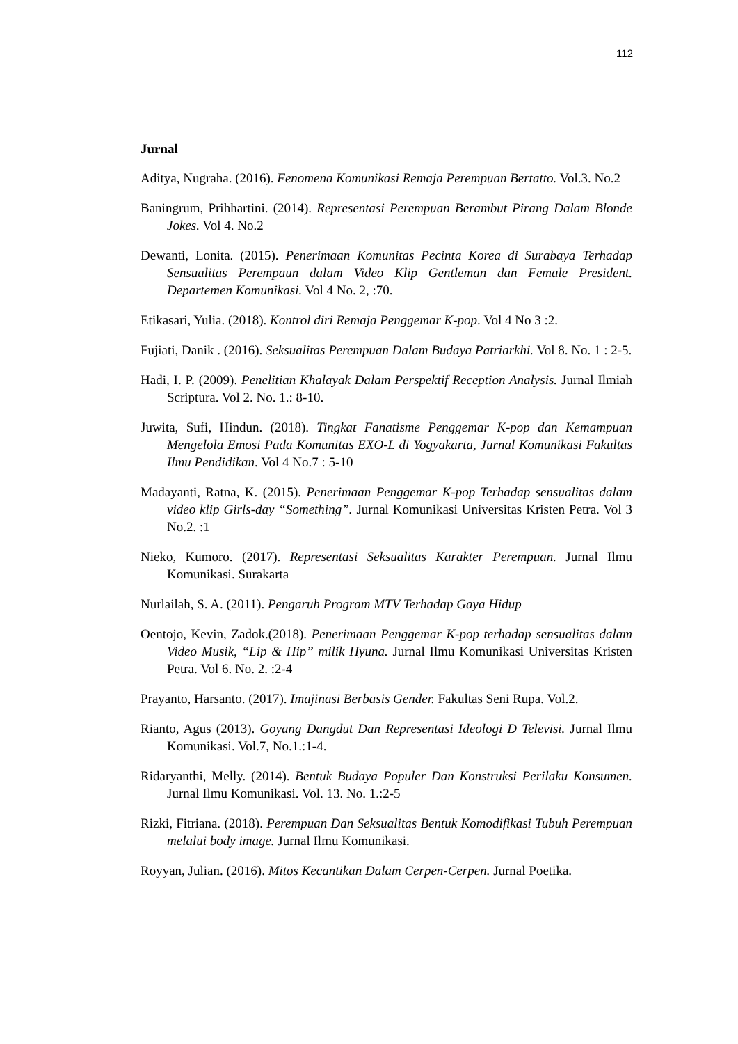112
Jurnal
Aditya, Nugraha. (2016). Fenomena Komunikasi Remaja Perempuan Bertatto. Vol.3. No.2
Baningrum, Prihhartini. (2014). Representasi Perempuan Berambut Pirang Dalam Blonde Jokes. Vol 4. No.2
Dewanti, Lonita. (2015). Penerimaan Komunitas Pecinta Korea di Surabaya Terhadap Sensualitas Perempaun dalam Video Klip Gentleman dan Female President. Departemen Komunikasi. Vol 4 No. 2, :70.
Etikasari, Yulia. (2018). Kontrol diri Remaja Penggemar K-pop. Vol 4 No 3 :2.
Fujiati, Danik . (2016). Seksualitas Perempuan Dalam Budaya Patriarkhi. Vol 8. No. 1 : 2-5.
Hadi, I. P. (2009). Penelitian Khalayak Dalam Perspektif Reception Analysis. Jurnal Ilmiah Scriptura. Vol 2. No. 1.: 8-10.
Juwita, Sufi, Hindun. (2018). Tingkat Fanatisme Penggemar K-pop dan Kemampuan Mengelola Emosi Pada Komunitas EXO-L di Yogyakarta, Jurnal Komunikasi Fakultas Ilmu Pendidikan. Vol 4 No.7 : 5-10
Madayanti, Ratna, K. (2015). Penerimaan Penggemar K-pop Terhadap sensualitas dalam video klip Girls-day “Something”. Jurnal Komunikasi Universitas Kristen Petra. Vol 3 No.2. :1
Nieko, Kumoro. (2017). Representasi Seksualitas Karakter Perempuan. Jurnal Ilmu Komunikasi. Surakarta
Nurlailah, S. A. (2011). Pengaruh Program MTV Terhadap Gaya Hidup
Oentojo, Kevin, Zadok.(2018). Penerimaan Penggemar K-pop terhadap sensualitas dalam Video Musik, “Lip & Hip” milik Hyuna. Jurnal Ilmu Komunikasi Universitas Kristen Petra. Vol 6. No. 2. :2-4
Prayanto, Harsanto. (2017). Imajinasi Berbasis Gender. Fakultas Seni Rupa. Vol.2.
Rianto, Agus (2013). Goyang Dangdut Dan Representasi Ideologi D Televisi. Jurnal Ilmu Komunikasi. Vol.7, No.1.:1-4.
Ridaryanthi, Melly. (2014). Bentuk Budaya Populer Dan Konstruksi Perilaku Konsumen. Jurnal Ilmu Komunikasi. Vol. 13. No. 1.:2-5
Rizki, Fitriana. (2018). Perempuan Dan Seksualitas Bentuk Komodifikasi Tubuh Perempuan melalui body image. Jurnal Ilmu Komunikasi.
Royyan, Julian. (2016). Mitos Kecantikan Dalam Cerpen-Cerpen. Jurnal Poetika.